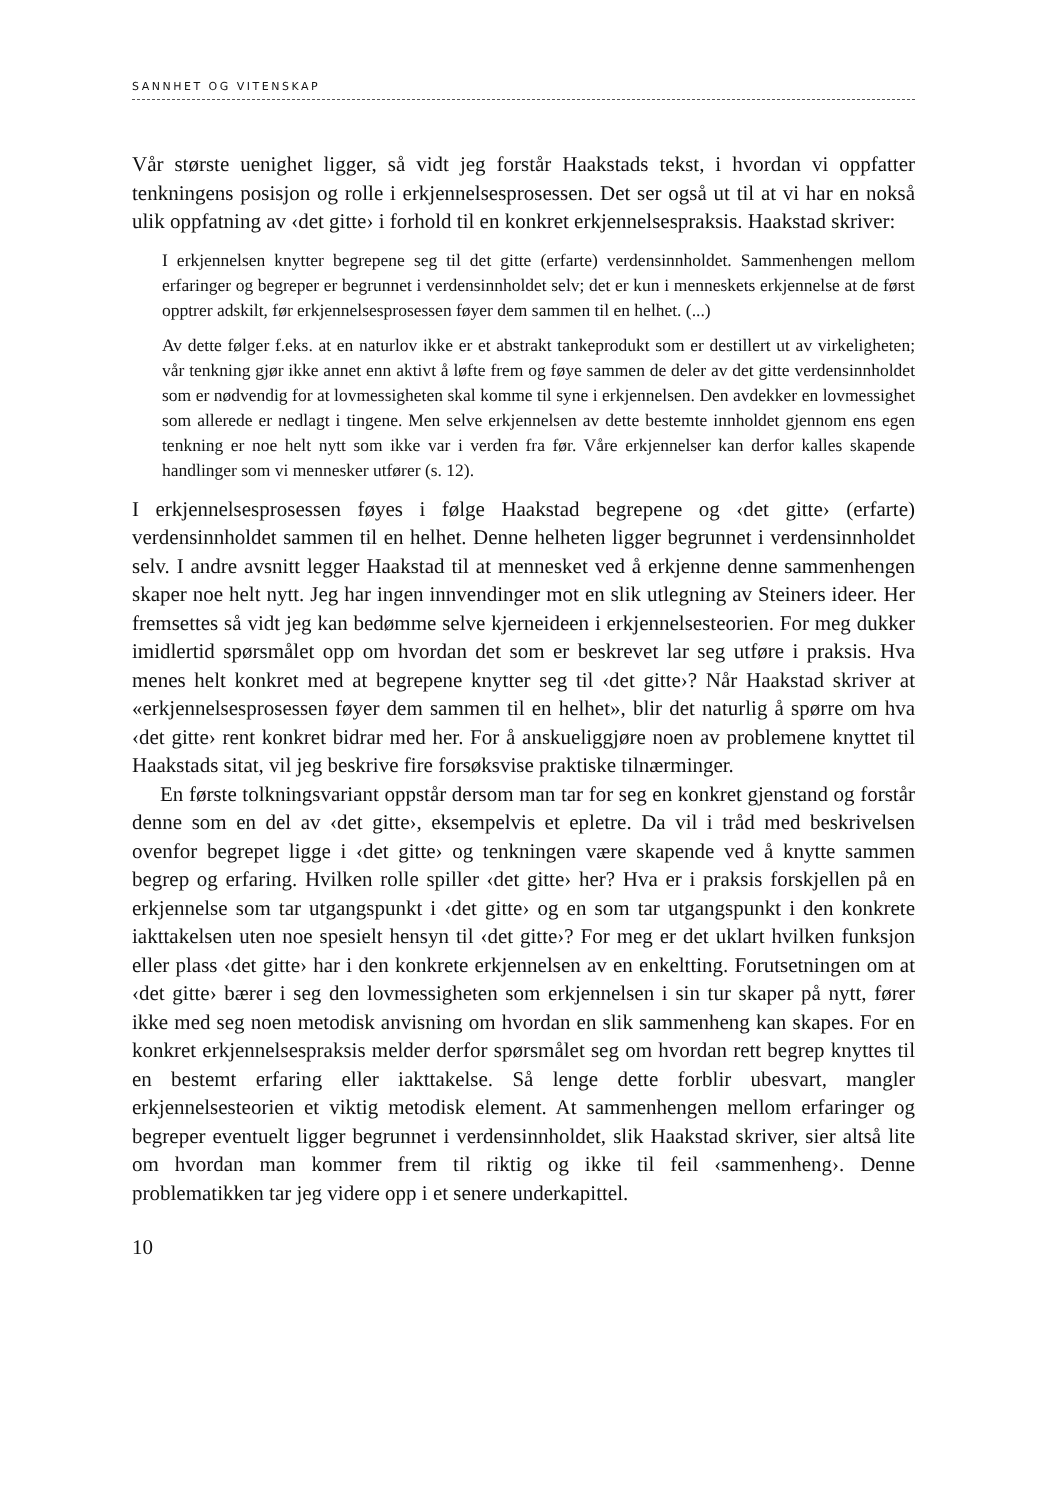SANNHET OG VITENSKAP
Vår største uenighet ligger, så vidt jeg forstår Haakstads tekst, i hvordan vi oppfatter tenkningens posisjon og rolle i erkjennelsesprosessen. Det ser også ut til at vi har en nokså ulik oppfatning av ‹det gitte› i forhold til en konkret erkjennelsespraksis. Haakstad skriver:
I erkjennelsen knytter begrepene seg til det gitte (erfarte) verdensinnholdet. Sammenhengen mellom erfaringer og begreper er begrunnet i verdensinnholdet selv; det er kun i menneskets erkjennelse at de først opptrer adskilt, før erkjennelsesprosessen føyer dem sammen til en helhet. (...)
Av dette følger f.eks. at en naturlov ikke er et abstrakt tankeprodukt som er destillert ut av virkeligheten; vår tenkning gjør ikke annet enn aktivt å løfte frem og føye sammen de deler av det gitte verdensinnholdet som er nødvendig for at lovmessigheten skal komme til syne i erkjennelsen. Den avdekker en lovmessighet som allerede er nedlagt i tingene. Men selve erkjennelsen av dette bestemte innholdet gjennom ens egen tenkning er noe helt nytt som ikke var i verden fra før. Våre erkjennelser kan derfor kalles skapende handlinger som vi mennesker utfører (s. 12).
I erkjennelsesprosessen føyes i følge Haakstad begrepene og ‹det gitte› (erfarte) verdensinnholdet sammen til en helhet. Denne helheten ligger begrunnet i verdensinnholdet selv. I andre avsnitt legger Haakstad til at mennesket ved å erkjenne denne sammenhengen skaper noe helt nytt. Jeg har ingen innvendinger mot en slik utlegning av Steiners ideer. Her fremsettes så vidt jeg kan bedømme selve kjerneideen i erkjennelsesteorien. For meg dukker imidlertid spørsmålet opp om hvordan det som er beskrevet lar seg utføre i praksis. Hva menes helt konkret med at begrepene knytter seg til ‹det gitte›? Når Haakstad skriver at «erkjennelsesprosessen føyer dem sammen til en helhet», blir det naturlig å spørre om hva ‹det gitte› rent konkret bidrar med her. For å anskueliggjøre noen av problemene knyttet til Haakstads sitat, vil jeg beskrive fire forsøksvise praktiske tilnærminger.
En første tolkningsvariant oppstår dersom man tar for seg en konkret gjenstand og forstår denne som en del av ‹det gitte›, eksempelvis et epletre. Da vil i tråd med beskrivelsen ovenfor begrepet ligge i ‹det gitte› og tenkningen være skapende ved å knytte sammen begrep og erfaring. Hvilken rolle spiller ‹det gitte› her? Hva er i praksis forskjellen på en erkjennelse som tar utgangspunkt i ‹det gitte› og en som tar utgangspunkt i den konkrete iakttakelsen uten noe spesielt hensyn til ‹det gitte›? For meg er det uklart hvilken funksjon eller plass ‹det gitte› har i den konkrete erkjennelsen av en enkeltting. Forutsetningen om at ‹det gitte› bærer i seg den lovmessigheten som erkjennelsen i sin tur skaper på nytt, fører ikke med seg noen metodisk anvisning om hvordan en slik sammenheng kan skapes. For en konkret erkjennelsespraksis melder derfor spørsmålet seg om hvordan rett begrep knyttes til en bestemt erfaring eller iakttakelse. Så lenge dette forblir ubesvart, mangler erkjennelsesteorien et viktig metodisk element. At sammenhengen mellom erfaringer og begreper eventuelt ligger begrunnet i verdensinnholdet, slik Haakstad skriver, sier altså lite om hvordan man kommer frem til riktig og ikke til feil ‹sammenheng›. Denne problematikken tar jeg videre opp i et senere underkapittel.
10